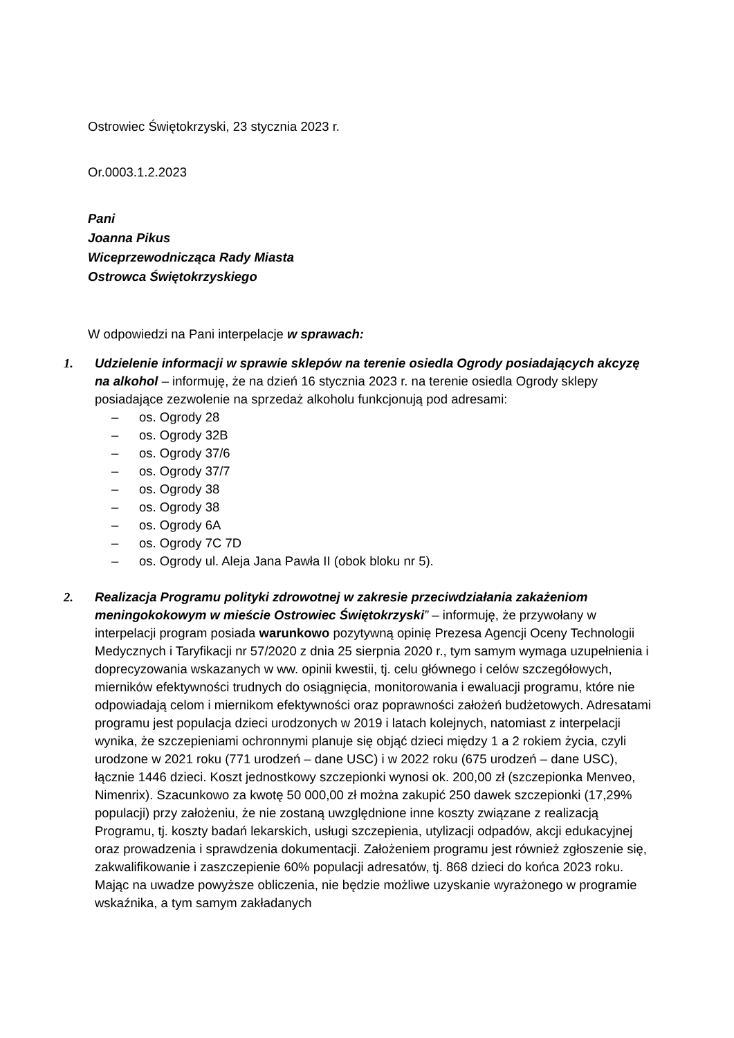Ostrowiec Świętokrzyski, 23 stycznia 2023 r.
Or.0003.1.2.2023
Pani
Joanna Pikus
Wiceprzewodnicząca Rady Miasta
Ostrowca Świętokrzyskiego
W odpowiedzi na Pani interpelacje w sprawach:
1. Udzielenie informacji w sprawie sklepów na terenie osiedla Ogrody posiadających akcyzę na alkohol – informuję, że na dzień 16 stycznia 2023 r. na terenie osiedla Ogrody sklepy posiadające zezwolenie na sprzedaż alkoholu funkcjonują pod adresami:
– os. Ogrody 28
– os. Ogrody 32B
– os. Ogrody 37/6
– os. Ogrody 37/7
– os. Ogrody 38
– os. Ogrody 38
– os. Ogrody 6A
– os. Ogrody 7C 7D
– os. Ogrody ul. Aleja Jana Pawła II (obok bloku nr 5).
2. Realizacja Programu polityki zdrowotnej w zakresie przeciwdziałania zakażeniom meningokokowym w mieście Ostrowiec Świętokrzyski” – informuję, że przywołany w interpelacji program posiada warunkowo pozytywną opinię Prezesa Agencji Oceny Technologii Medycznych i Taryfikacji nr 57/2020 z dnia 25 sierpnia 2020 r., tym samym wymaga uzupełnienia i doprecyzowania wskazanych w ww. opinii kwestii, tj. celu głównego i celów szczegółowych, mierników efektywności trudnych do osiągnięcia, monitorowania i ewaluacji programu, które nie odpowiadają celom i miernikom efektywności oraz poprawności założeń budżetowych. Adresatami programu jest populacja dzieci urodzonych w 2019 i latach kolejnych, natomiast z interpelacji wynika, że szczepieniami ochronnymi planuje się objąć dzieci między 1 a 2 rokiem życia, czyli urodzone w 2021 roku (771 urodzeń – dane USC) i w 2022 roku (675 urodzeń – dane USC), łącznie 1446 dzieci. Koszt jednostkowy szczepionki wynosi ok. 200,00 zł (szczepionka Menveo, Nimenrix). Szacunkowo za kwotę 50 000,00 zł można zakupić 250 dawek szczepionki (17,29% populacji) przy założeniu, że nie zostaną uwzględnione inne koszty związane z realizacją Programu, tj. koszty badań lekarskich, usługi szczepienia, utylizacji odpadów, akcji edukacyjnej oraz prowadzenia i sprawdzenia dokumentacji. Założeniem programu jest również zgłoszenie się, zakwalifikowanie i zaszczepienie 60% populacji adresatów, tj. 868 dzieci do końca 2023 roku. Mając na uwadze powyższe obliczenia, nie będzie możliwe uzyskanie wyrażonego w programie wskaźnika, a tym samym zakładanych